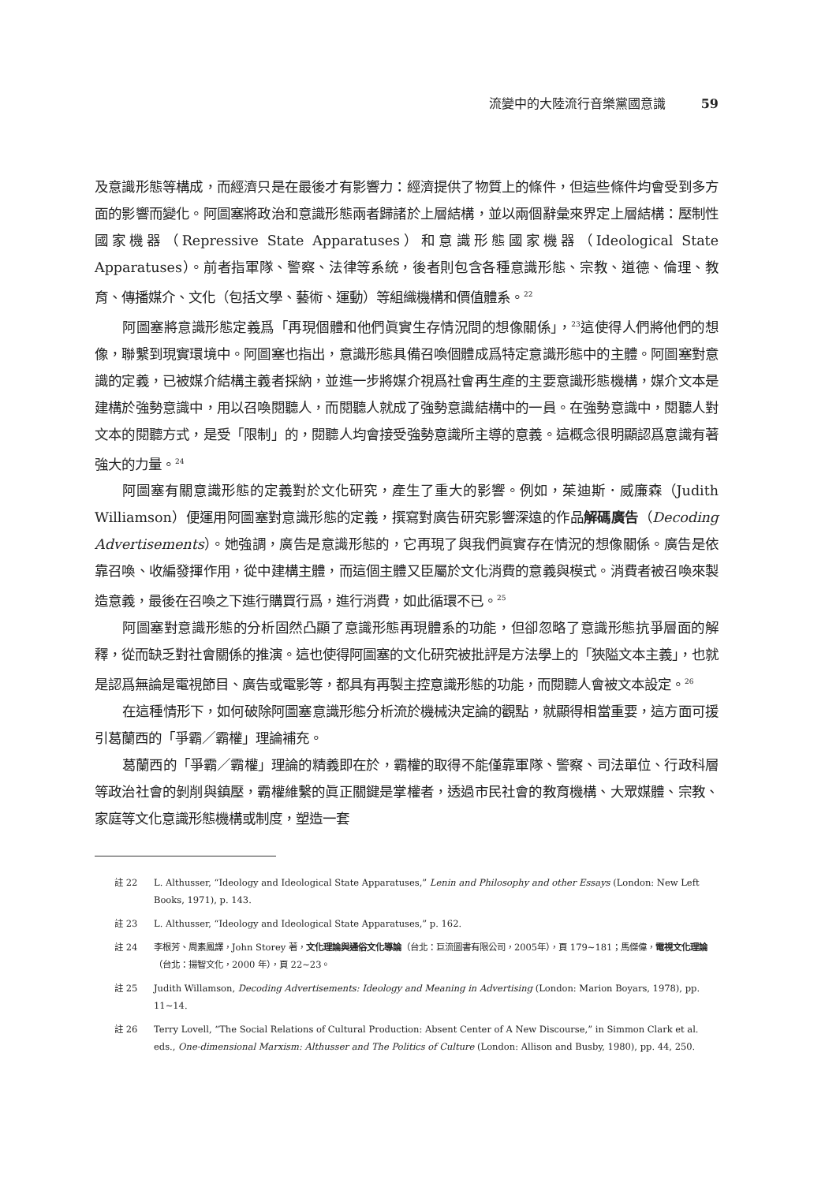流變中的大陸流行音樂黨國意識 59
及意識形態等構成，而經濟只是在最後才有影響力：經濟提供了物質上的條件，但這些條件均會受到多方面的影響而變化。阿圖塞將政治和意識形態兩者歸諸於上層結構，並以兩個辭彙來界定上層結構：壓制性國家機器（Repressive State Apparatuses）和意識形態國家機器（Ideological State Apparatuses）。前者指軍隊、警察、法律等系統，後者則包含各種意識形態、宗教、道德、倫理、教育、傳播媒介、文化（包括文學、藝術、運動）等組織機構和價值體系。<sup>22</sup>
阿圖塞將意識形態定義爲「再現個體和他們眞實生存情況間的想像關係」，<sup>23</sup>這使得人們將他們的想像，聯繫到現實環境中。阿圖塞也指出，意識形態具備召喚個體成爲特定意識形態中的主體。阿圖塞對意識的定義，已被媒介結構主義者採納，並進一步將媒介視爲社會再生產的主要意識形態機構，媒介文本是建構於強勢意識中，用以召喚閱聽人，而閱聽人就成了強勢意識結構中的一員。在強勢意識中，閱聽人對文本的閱聽方式，是受「限制」的，閱聽人均會接受強勢意識所主導的意義。這概念很明顯認爲意識有著強大的力量。<sup>24</sup>
阿圖塞有關意識形態的定義對於文化研究，產生了重大的影響。例如，茱迪斯．威廉森（Judith Williamson）便運用阿圖塞對意識形態的定義，撰寫對廣告研究影響深遠的作品解碼廣告（Decoding Advertisements）。她強調，廣告是意識形態的，它再現了與我們眞實存在情況的想像關係。廣告是依靠召喚、收編發揮作用，從中建構主體，而這個主體又臣屬於文化消費的意義與模式。消費者被召喚來製造意義，最後在召喚之下進行購買行爲，進行消費，如此循環不已。<sup>25</sup>
阿圖塞對意識形態的分析固然凸顯了意識形態再現體系的功能，但卻忽略了意識形態抗爭層面的解釋，從而缺乏對社會關係的推演。這也使得阿圖塞的文化研究被批評是方法學上的「狹隘文本主義」，也就是認爲無論是電視節目、廣告或電影等，都具有再製主控意識形態的功能，而閱聽人會被文本設定。<sup>26</sup>
在這種情形下，如何破除阿圖塞意識形態分析流於機械決定論的觀點，就顯得相當重要，這方面可援引葛蘭西的「爭霸／霸權」理論補充。
葛蘭西的「爭霸／霸權」理論的精義即在於，霸權的取得不能僅靠軍隊、警察、司法單位、行政科層等政治社會的剝削與鎮壓，霸權維繫的眞正關鍵是掌權者，透過市民社會的教育機構、大眾媒體、宗教、家庭等文化意識形態機構或制度，塑造一套
註 22 L. Althusser, “Ideology and Ideological State Apparatuses,” Lenin and Philosophy and other Essays (London: New Left Books, 1971), p. 143.
註 23 L. Althusser, “Ideology and Ideological State Apparatuses,” p. 162.
註 24 李根芳、周素鳳譯，John Storey 著，文化理論與通俗文化導論（台北：巨流圖書有限公司，2005年），頁 179~181；馬傑偉，電視文化理論（台北：揚智文化，2000 年），頁 22~23。
註 25 Judith Willamson, Decoding Advertisements: Ideology and Meaning in Advertising (London: Marion Boyars, 1978), pp. 11~14.
註 26 Terry Lovell, “The Social Relations of Cultural Production: Absent Center of A New Discourse,” in Simmon Clark et al. eds., One-dimensional Marxism: Althusser and The Politics of Culture (London: Allison and Busby, 1980), pp. 44, 250.